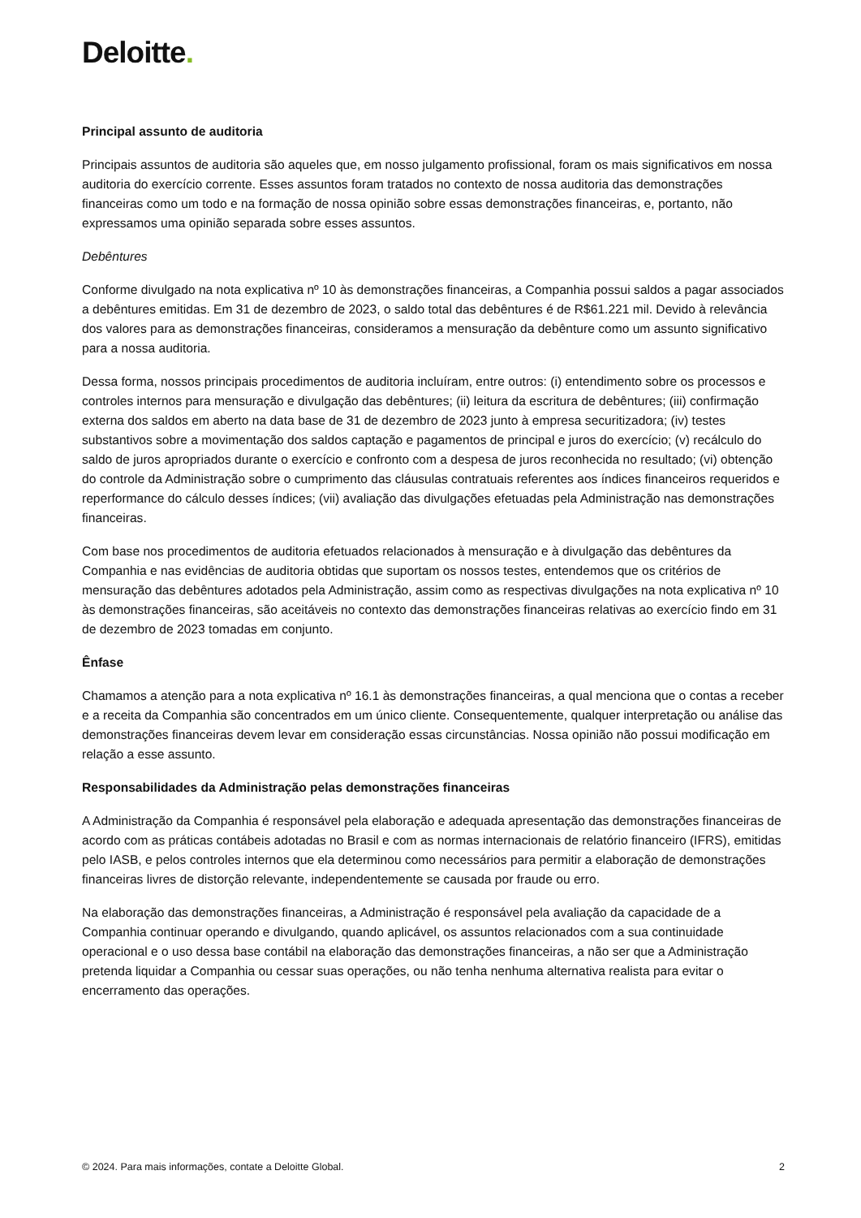Deloitte.
Principal assunto de auditoria
Principais assuntos de auditoria são aqueles que, em nosso julgamento profissional, foram os mais significativos em nossa auditoria do exercício corrente. Esses assuntos foram tratados no contexto de nossa auditoria das demonstrações financeiras como um todo e na formação de nossa opinião sobre essas demonstrações financeiras, e, portanto, não expressamos uma opinião separada sobre esses assuntos.
Debêntures
Conforme divulgado na nota explicativa nº 10 às demonstrações financeiras, a Companhia possui saldos a pagar associados a debêntures emitidas. Em 31 de dezembro de 2023, o saldo total das debêntures é de R$61.221 mil. Devido à relevância dos valores para as demonstrações financeiras, consideramos a mensuração da debênture como um assunto significativo para a nossa auditoria.
Dessa forma, nossos principais procedimentos de auditoria incluíram, entre outros: (i) entendimento sobre os processos e controles internos para mensuração e divulgação das debêntures; (ii) leitura da escritura de debêntures; (iii) confirmação externa dos saldos em aberto na data base de 31 de dezembro de 2023 junto à empresa securitizadora; (iv) testes substantivos sobre a movimentação dos saldos captação e pagamentos de principal e juros do exercício; (v) recálculo do saldo de juros apropriados durante o exercício e confronto com a despesa de juros reconhecida no resultado; (vi) obtenção do controle da Administração sobre o cumprimento das cláusulas contratuais referentes aos índices financeiros requeridos e reperformance do cálculo desses índices; (vii) avaliação das divulgações efetuadas pela Administração nas demonstrações financeiras.
Com base nos procedimentos de auditoria efetuados relacionados à mensuração e à divulgação das debêntures da Companhia e nas evidências de auditoria obtidas que suportam os nossos testes, entendemos que os critérios de mensuração das debêntures adotados pela Administração, assim como as respectivas divulgações na nota explicativa nº 10 às demonstrações financeiras, são aceitáveis no contexto das demonstrações financeiras relativas ao exercício findo em 31 de dezembro de 2023 tomadas em conjunto.
Ênfase
Chamamos a atenção para a nota explicativa nº 16.1 às demonstrações financeiras, a qual menciona que o contas a receber e a receita da Companhia são concentrados em um único cliente. Consequentemente, qualquer interpretação ou análise das demonstrações financeiras devem levar em consideração essas circunstâncias. Nossa opinião não possui modificação em relação a esse assunto.
Responsabilidades da Administração pelas demonstrações financeiras
A Administração da Companhia é responsável pela elaboração e adequada apresentação das demonstrações financeiras de acordo com as práticas contábeis adotadas no Brasil e com as normas internacionais de relatório financeiro (IFRS), emitidas pelo IASB, e pelos controles internos que ela determinou como necessários para permitir a elaboração de demonstrações financeiras livres de distorção relevante, independentemente se causada por fraude ou erro.
Na elaboração das demonstrações financeiras, a Administração é responsável pela avaliação da capacidade de a Companhia continuar operando e divulgando, quando aplicável, os assuntos relacionados com a sua continuidade operacional e o uso dessa base contábil na elaboração das demonstrações financeiras, a não ser que a Administração pretenda liquidar a Companhia ou cessar suas operações, ou não tenha nenhuma alternativa realista para evitar o encerramento das operações.
© 2024. Para mais informações, contate a Deloitte Global. 2